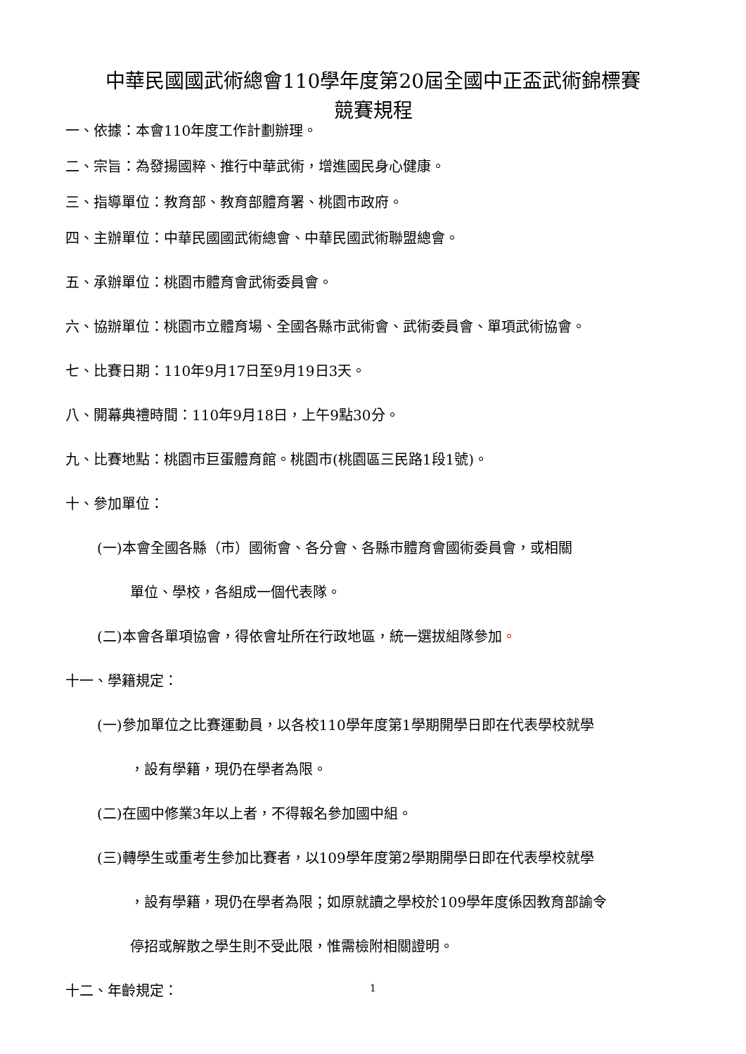中華民國國武術總會110學年度第20屆全國中正盃武術錦標賽
競賽規程
一、依據：本會110年度工作計劃辦理。
二、宗旨：為發揚國粹、推行中華武術，增進國民身心健康。
三、指導單位：教育部、教育部體育署、桃園市政府。
四、主辦單位：中華民國國武術總會、中華民國武術聯盟總會。
五、承辦單位：桃園市體育會武術委員會。
六、協辦單位：桃園市立體育場、全國各縣市武術會、武術委員會、單項武術協會。
七、比賽日期：110年9月17日至9月19日3天。
八、開幕典禮時間：110年9月18日，上午9點30分。
九、比賽地點：桃園市巨蛋體育館。桃園市(桃園區三民路1段1號)。
十、參加單位：
(一)本會全國各縣（市）國術會、各分會、各縣市體育會國術委員會，或相關
單位、學校，各組成一個代表隊。
(二)本會各單項協會，得依會址所在行政地區，統一選拔組隊參加。
十一、學籍規定：
(一)參加單位之比賽運動員，以各校110學年度第1學期開學日即在代表學校就學
，設有學籍，現仍在學者為限。
(二)在國中修業3年以上者，不得報名參加國中組。
(三)轉學生或重考生參加比賽者，以109學年度第2學期開學日即在代表學校就學
，設有學籍，現仍在學者為限；如原就讀之學校於109學年度係因教育部諭令
停招或解散之學生則不受此限，惟需檢附相關證明。
十二、年齡規定：
1